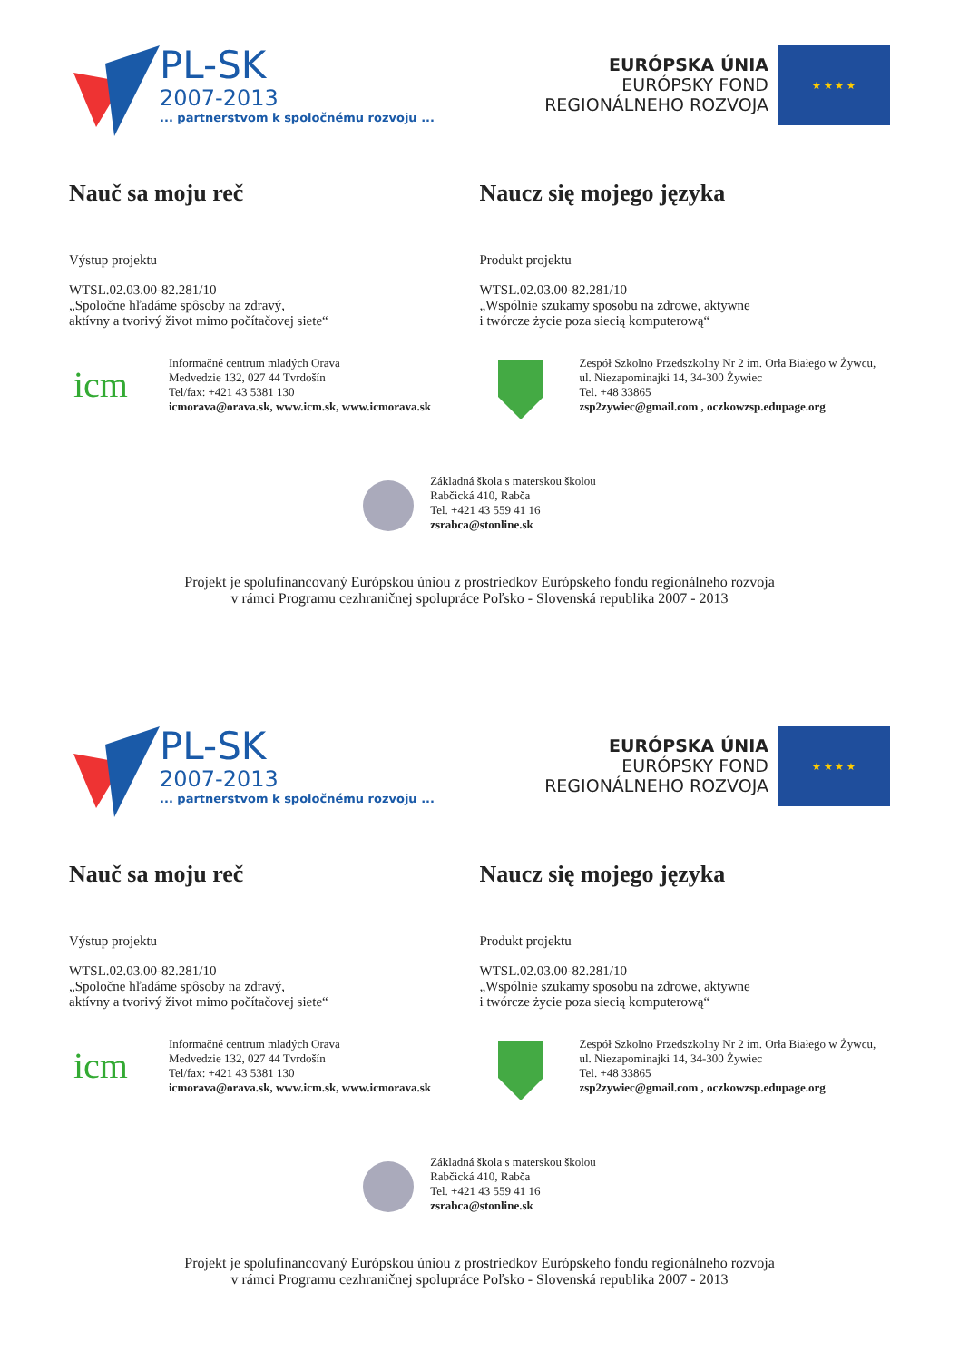PL-SK
2007-2013
... partnerstvom k spoločnému rozvoju ...
EURÓPSKA ÚNIA
EURÓPSKY FOND
REGIONÁLNEHO ROZVOJA
★ ★ ★ ★
Nauč sa moju reč
Výstup projektu
WTSL.02.03.00-82.281/10
„Spoločne hľadáme spôsoby na zdravý,
aktívny a tvorivý život mimo počítačovej siete“
icm
Informačné centrum mladých Orava
Medvedzie 132, 027 44 Tvrdošín
Tel/fax: +421 43 5381 130
icmorava@orava.sk, www.icm.sk, www.icmorava.sk
Naucz się mojego języka
Produkt projektu
WTSL.02.03.00-82.281/10
„Wspólnie szukamy sposobu na zdrowe, aktywne
i twórcze życie poza siecią komputerową“
Zespół Szkolno Przedszkolny Nr 2 im. Orła Białego w Żywcu,
ul. Niezapominajki 14, 34-300 Żywiec
Tel. +48 33865
zsp2zywiec@gmail.com , oczkowzsp.edupage.org
Základná škola s materskou školou
Rabčická 410, Rabča
Tel. +421 43 559 41 16
zsrabca@stonline.sk
Projekt je spolufinancovaný Európskou úniou z prostriedkov Európskeho fondu regionálneho rozvoja
v rámci Programu cezhraničnej spolupráce Poľsko - Slovenská republika 2007 - 2013
PL-SK
2007-2013
... partnerstvom k spoločnému rozvoju ...
EURÓPSKA ÚNIA
EURÓPSKY FOND
REGIONÁLNEHO ROZVOJA
★ ★ ★ ★
Nauč sa moju reč
Výstup projektu
WTSL.02.03.00-82.281/10
„Spoločne hľadáme spôsoby na zdravý,
aktívny a tvorivý život mimo počítačovej siete“
icm
Informačné centrum mladých Orava
Medvedzie 132, 027 44 Tvrdošín
Tel/fax: +421 43 5381 130
icmorava@orava.sk, www.icm.sk, www.icmorava.sk
Naucz się mojego języka
Produkt projektu
WTSL.02.03.00-82.281/10
„Wspólnie szukamy sposobu na zdrowe, aktywne
i twórcze życie poza siecią komputerową“
Zespół Szkolno Przedszkolny Nr 2 im. Orła Białego w Żywcu,
ul. Niezapominajki 14, 34-300 Żywiec
Tel. +48 33865
zsp2zywiec@gmail.com , oczkowzsp.edupage.org
Základná škola s materskou školou
Rabčická 410, Rabča
Tel. +421 43 559 41 16
zsrabca@stonline.sk
Projekt je spolufinancovaný Európskou úniou z prostriedkov Európskeho fondu regionálneho rozvoja
v rámci Programu cezhraničnej spolupráce Poľsko - Slovenská republika 2007 - 2013